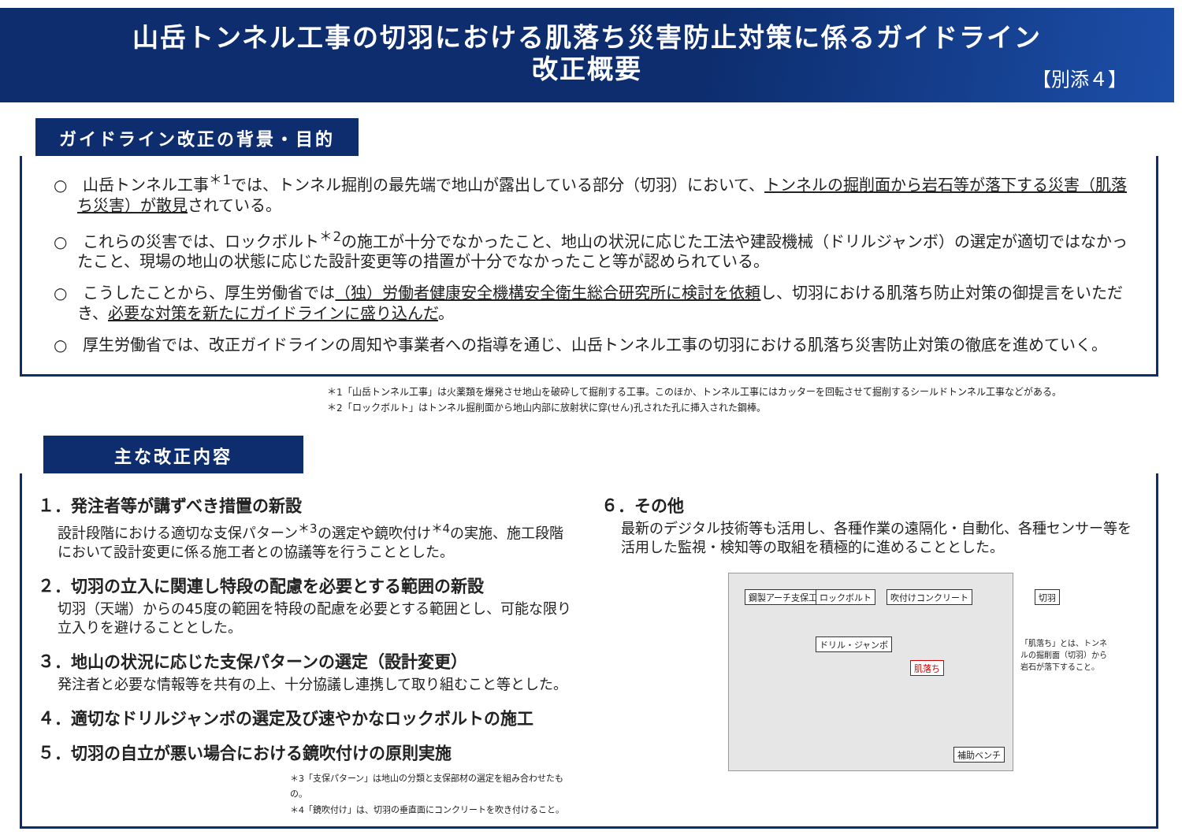山岳トンネル工事の切羽における肌落ち災害防止対策に係るガイドライン
改正概要
【別添４】
ガイドライン改正の背景・目的
○　山岳トンネル工事<sup>＊1</sup>では、トンネル掘削の最先端で地山が露出している部分（切羽）において、トンネルの掘削面から岩石等が落下する災害（肌落ち災害）が散見されている。
○　これらの災害では、ロックボルト<sup>＊2</sup>の施工が十分でなかったこと、地山の状況に応じた工法や建設機械（ドリルジャンボ）の選定が適切ではなかったこと、現場の地山の状態に応じた設計変更等の措置が十分でなかったこと等が認められている。
○　こうしたことから、厚生労働省では（独）労働者健康安全機構安全衛生総合研究所に検討を依頼し、切羽における肌落ち防止対策の御提言をいただき、必要な対策を新たにガイドラインに盛り込んだ。
○　厚生労働省では、改正ガイドラインの周知や事業者への指導を通じ、山岳トンネル工事の切羽における肌落ち災害防止対策の徹底を進めていく。
＊1「山岳トンネル工事」は火薬類を爆発させ地山を破砕して掘削する工事。このほか、トンネル工事にはカッターを回転させて掘削するシールドトンネル工事などがある。
＊2「ロックボルト」はトンネル掘削面から地山内部に放射状に穿(せん)孔された孔に挿入された鋼棒。
主な改正内容
１．発注者等が講ずべき措置の新設
設計段階における適切な支保パターン<sup>＊3</sup>の選定や鏡吹付け<sup>＊4</sup>の実施、施工段階において設計変更に係る施工者との協議等を行うこととした。
２．切羽の立入に関連し特段の配慮を必要とする範囲の新設
切羽（天端）からの45度の範囲を特段の配慮を必要とする範囲とし、可能な限り立入りを避けることとした。
３．地山の状況に応じた支保パターンの選定（設計変更）
発注者と必要な情報等を共有の上、十分協議し連携して取り組むこと等とした。
４．適切なドリルジャンボの選定及び速やかなロックボルトの施工
５．切羽の自立が悪い場合における鏡吹付けの原則実施
＊3「支保パターン」は地山の分類と支保部材の選定を組み合わせたもの。
＊4「鏡吹付け」は、切羽の垂直面にコンクリートを吹き付けること。
６．その他
最新のデジタル技術等も活用し、各種作業の遠隔化・自動化、各種センサー等を活用した監視・検知等の取組を積極的に進めることとした。
鋼製アーチ支保工 ロックボルト 吹付けコンクリート 切羽
ドリル・ジャンボ
肌落ち
補助ベンチ
「肌落ち」とは、トンネルの掘削面（切羽）から岩石が落下すること。